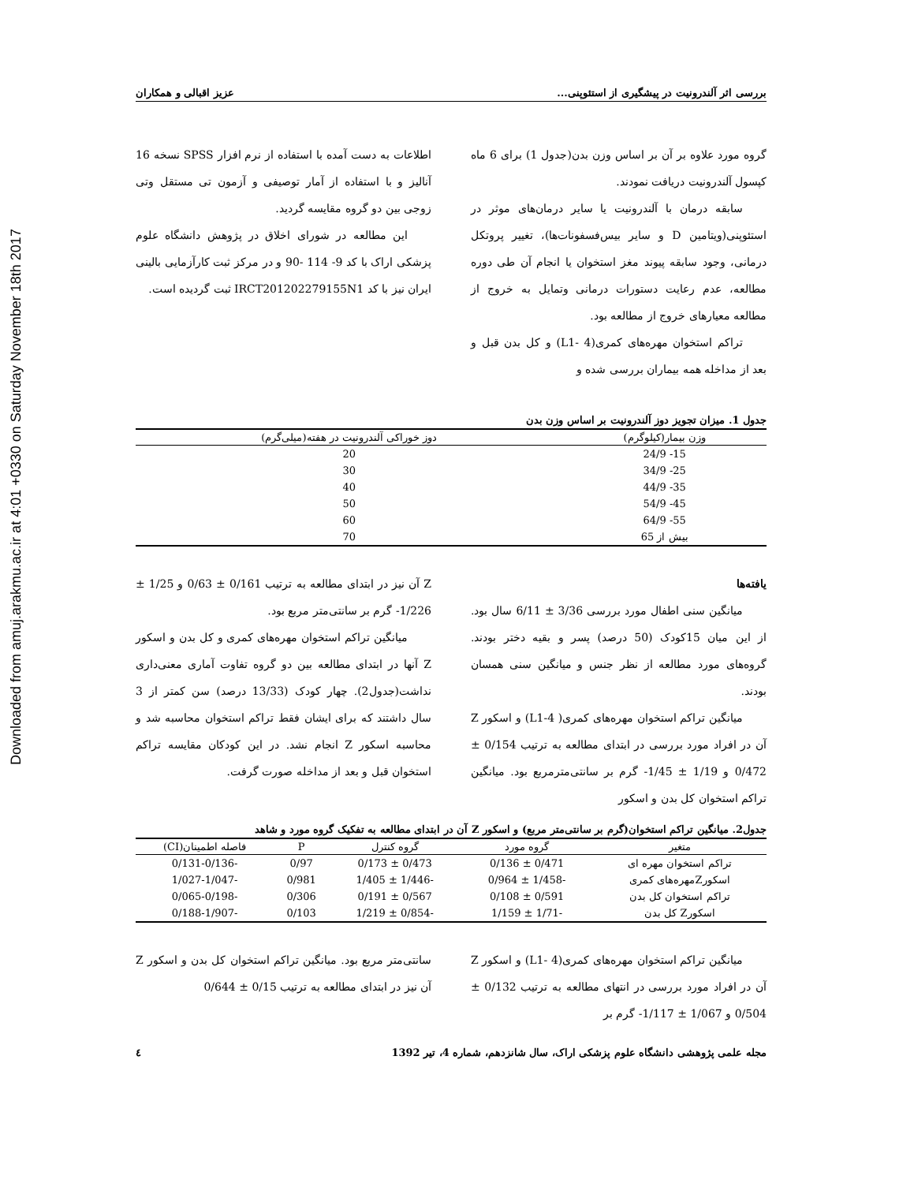Downloaded from amuj.arakmu.ac.ir at 4:01 +0330 on Saturday November 18th 2017
بررسی اثر آلندرونیت در پیشگیری از استئوپنی... عزیز اقبالی و همکاران
گروه مورد علاوه بر آن بر اساس وزن بدن(جدول 1) برای 6 ماه کپسول آلندرونیت دریافت نمودند.
سابقه درمان با آلندرونیت یا سایر درمان‌های موثر در استئوپنی(ویتامین D و سایر بیس‌فسفونات‌ها)، تغییر پروتکل درمانی، وجود سابقه پیوند مغز استخوان یا انجام آن طی دوره مطالعه، عدم رعایت دستورات درمانی وتمایل به خروج از مطالعه معیارهای خروج از مطالعه بود.
تراکم استخوان مهره‌های کمری(L1- 4) و کل بدن قبل و بعد از مداخله همه بیماران بررسی شده و
اطلاعات به دست آمده با استفاده از نرم افزار SPSS نسخه 16 آنالیز و با استفاده از آمار توصیفی و آزمون تی مستقل وتی زوجی بین دو گروه مقایسه گردید.
این مطالعه در شورای اخلاق در پژوهش دانشگاه علوم پزشکی اراک با کد 9- 114 -90 و در مرکز ثبت کارآزمایی بالینی ایران نیز با کد IRCT201202279155N1 ثبت گردیده است.
جدول 1. میزان تجویز دوز آلندرونیت بر اساس وزن بدن
| وزن بیمار(کیلوگرم) | دوز خوراکی آلندرونیت در هفته(میلی‌گرم) |
| --- | --- |
| 15- 24/9 | 20 |
| 25- 34/9 | 30 |
| 35- 44/9 | 40 |
| 45- 54/9 | 50 |
| 55- 64/9 | 60 |
| بیش از 65 | 70 |
یافته‌ها
میانگین سنی اطفال مورد بررسی 3/36 ± 6/11 سال بود. از این میان 15کودک (50 درصد) پسر و بقیه دختر بودند. گروه‌های مورد مطالعه از نظر جنس و میانگین سنی همسان بودند.
میانگین تراکم استخوان مهره‌های کمری( L1-4) و اسکور Z آن در افراد مورد بررسی در ابتدای مطالعه به ترتیب 0/154 ± 0/472 و 1/19 ± 1/45- گرم بر سانتی‌مترمربع بود. میانگین تراکم استخوان کل بدن و اسکور
Z آن نیز در ابتدای مطالعه به ترتیب 0/161 ± 0/63 و 1/25 ± 1/226- گرم بر سانتی‌متر مربع بود.
میانگین تراکم استخوان مهره‌های کمری و کل بدن و اسکور Z آنها در ابتدای مطالعه بین دو گروه تفاوت آماری معنی‌داری نداشت(جدول2). چهار کودک (13/33 درصد) سن کمتر از 3 سال داشتند که برای ایشان فقط تراکم استخوان محاسبه شد و محاسبه اسکور Z انجام نشد. در این کودکان مقایسه تراکم استخوان قبل و بعد از مداخله صورت گرفت.
جدول2. میانگین تراکم استخوان(گرم بر سانتی‌متر مربع) و اسکور Z آن در ابتدای مطالعه به تفکیک گروه مورد و شاهد
| متغیر | گروه مورد | گروه کنترل | P | فاصله اطمینان(CI) |
| --- | --- | --- | --- | --- |
| تراکم استخوان مهره ای | 0/471 ± 0/136 | 0/473 ± 0/173 | 0/97 | -0/131-0/136 |
| اسکورZمهره‌های کمری | -1/458 ± 0/964 | -1/446 ± 1/405 | 0/981 | -1/027-1/047 |
| تراکم استخوان کل بدن | 0/591 ± 0/108 | 0/567 ± 0/191 | 0/306 | -0/065-0/198 |
| اسکورZ کل بدن | -1/71 ± 1/159 | -0/854 ± 1/219 | 0/103 | -0/188-1/907 |
میانگین تراکم استخوان مهره‌های کمری(L1- 4) و اسکور Z آن در افراد مورد بررسی در انتهای مطالعه به ترتیب 0/132 ± 0/504 و 1/067 ± 1/117- گرم بر
سانتی‌متر مربع بود. میانگین تراکم استخوان کل بدن و اسکور Z آن نیز در ابتدای مطالعه به ترتیب 0/15 ± 0/644
مجله علمی پژوهشی دانشگاه علوم پزشکی اراک، سال شانزدهم، شماره 4، تیر 1392 ٤